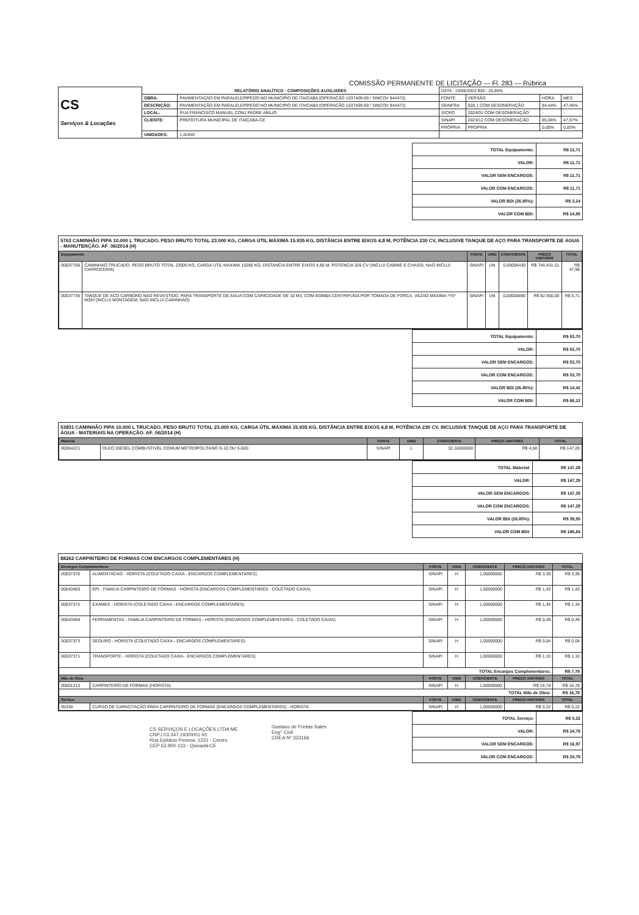COMISSÃO PERMANENTE DE LICITAÇÃO — Fl. 283 — Rúbrica
| CS Serviços & Locações | RELATÓRIO ANALÍTICO - COMPOSIÇÕES AUXILIARES | | DATA : 19/06/2024 BDI : 26,85% | | | |
| | OBRA: | PAVIMENTAÇÃO EM PARALELEPÍPEDO NO MUNICIPIO DE ITAICABA (OPERACÃO 1037409-69 / SINCOV 844472) | FONTE | VERSÃO | HORA | MES |
| | DESCRIÇÃO: | PAVIMENTAÇÃO EM PARALELEPÍPEDO NO MUNICIPIO DE ITAICABA (OPERACÃO 1037409-69 / SINCOV 844472) | SEINFRA | 028.1 COM DESONERAÇÃO | 84,44% | 47,46% |
| | LOCAL: | RUA FRANCISCO MANUEL CONJ PADRE ABILIO | SICRO | 2024/01 COM DESONERAÇÃO | - | - |
| | CLIENTE: | PREFEITURA MUNICIPAL DE ITAIÇABA-CE | SINAPI | 2023/12 COM DESONERAÇÃO | 85,06% | 47,67% |
| | | | PRÓPRIA | PROPRIA | 0,00% | 0,00% |
| | UNIDADES: | 1,0UND | | | | |
| TOTAL Equipamento: | R$ 11,71 |
| VALOR: | R$ 11,71 |
| VALOR SEM ENCARGOS: | R$ 11,71 |
| VALOR COM ENCARGOS: | R$ 11,71 |
| VALOR BDI (26.85%): | R$ 3,14 |
| VALOR COM BDI: | R$ 14,85 |
5763 CAMINHÃO PIPA 10.000 L TRUCADO, PESO BRUTO TOTAL 23.000 KG, CARGA ÚTIL MÁXIMA 15.935 KG, DISTÂNCIA ENTRE EIXOS 4,8 M, POTÊNCIA 230 CV, INCLUSIVE TANQUE DE AÇO PARA TRANSPORTE DE ÁGUA - MANUTENÇÃO. AF_06/2014 (H)
| Equipamento | | FONTE | UNID | COEFICIENTE | PREÇO UNITÁRIO | TOTAL |
| --- | --- | --- | --- | --- | --- | --- |
| 00037758 | CAMINHAO TRUCADO, PESO BRUTO TOTAL 23000 KG, CARGA UTIL MAXIMA 15285 KG, DISTANCIA ENTRE EIXOS 4,80 M, POTENCIA 326 CV (INCLUI CABINE E CHASSI, NAO INCLUI CARROCERIA) | SINAPI | UN | 0,00006430 | R$ 746.431,51 | R$ 47,99 |
| 00037736 | TANQUE DE ACO CARBONO NAO REVESTIDO, PARA TRANSPORTE DE AGUA COM CAPACIDADE DE 10 M3, COM BOMBA CENTRIFUGA POR TOMADA DE FORCA, VAZAO MAXIMA *75* M3/H (INCLUI MONTAGEM, NAO INCLUI CAMINHAO) | SINAPI | UN | 0,00006890 | R$ 82.950,00 | R$ 5,71 |
| TOTAL Equipamento: | R$ 53,70 |
| VALOR: | R$ 53,70 |
| VALOR SEM ENCARGOS: | R$ 53,70 |
| VALOR COM ENCARGOS: | R$ 53,70 |
| VALOR BDI (26.85%): | R$ 14,42 |
| VALOR COM BDI: | R$ 68,12 |
53831 CAMINHÃO PIPA 10.000 L TRUCADO, PESO BRUTO TOTAL 23.000 KG, CARGA ÚTIL MÁXIMA 15.935 KG, DISTÂNCIA ENTRE EIXOS 4,8 M, POTÊNCIA 230 CV, INCLUSIVE TANQUE DE AÇO PARA TRANSPORTE DE ÁGUA - MATERIAIS NA OPERAÇÃO. AF_06/2014 (H)
| Material | | FONTE | UNID | COEFICIENTE | PREÇO UNITÁRIO | TOTAL |
| --- | --- | --- | --- | --- | --- | --- |
| 00004221 | OLEO DIESEL COMBUSTIVEL COMUM METROPOLITANO S-10 OU S-500 | SINAPI | L | 32,16000000 | R$ 4,58 | R$ 147,29 |
| TOTAL Material: | R$ 147,29 |
| VALOR: | R$ 147,29 |
| VALOR SEM ENCARGOS: | R$ 147,29 |
| VALOR COM ENCARGOS: | R$ 147,29 |
| VALOR BDI (26.85%): | R$ 39,55 |
| VALOR COM BDI: | R$ 186,84 |
88262 CARPINTEIRO DE FORMAS COM ENCARGOS COMPLEMENTARES (H)
| Encargos Complementares | | FONTE | UNID | COEFICIENTE | PREÇO UNITÁRIO | TOTAL |
| --- | --- | --- | --- | --- | --- | --- |
| 00037370 | ALIMENTACAO - HORISTA (COLETADO CAIXA - ENCARGOS COMPLEMENTARES) | SINAPI | H | 1,00000000 | R$ 3,39 | R$ 3,39 |
| 00043483 | EPI - FAMILIA CARPINTEIRO DE FORMAS - HORISTA (ENCARGOS COMPLEMENTARES - COLETADO CAIXA) | SINAPI | H | 1,00000000 | R$ 1,43 | R$ 1,43 |
| 00037372 | EXAMES - HORISTA (COLETADO CAIXA - ENCARGOS COMPLEMENTARES) | SINAPI | H | 1,00000000 | R$ 1,34 | R$ 1,34 |
| 00043459 | FERRAMENTAS - FAMILIA CARPINTEIRO DE FORMAS - HORISTA (ENCARGOS COMPLEMENTARES - COLETADO CAIXA) | SINAPI | H | 1,00000000 | R$ 0,49 | R$ 0,49 |
| 00037373 | SEGURO - HORISTA (COLETADO CAIXA - ENCARGOS COMPLEMENTARES) | SINAPI | H | 1,00000000 | R$ 0,04 | R$ 0,04 |
| 00037371 | TRANSPORTE - HORISTA (COLETADO CAIXA - ENCARGOS COMPLEMENTARES) | SINAPI | H | 1,00000000 | R$ 1,10 | R$ 1,10 |
| TOTAL Encargos Complementares: | | | | | | R$ 7,79 |
| Mão de Obra | | FONTE | UNID | COEFICIENTE | PREÇO UNITÁRIO | TOTAL |
| 00001213 | CARPINTEIRO DE FORMAS (HORISTA) | SINAPI | H | 1,00000000 | R$ 16,78 | R$ 16,78 |
| TOTAL Mão de Obra: | | | | | | R$ 16,78 |
| Serviço | | FONTE | UNID | COEFICIENTE | PREÇO UNITÁRIO | TOTAL |
| 95330 | CURSO DE CAPACITAÇÃO PARA CARPINTEIRO DE FORMAS (ENCARGOS COMPLEMENTARES) - HORISTA | SINAPI | H | 1,00000000 | R$ 0,22 | R$ 0,22 |
| TOTAL Serviço: | R$ 0,22 |
| VALOR: | R$ 24,79 |
| VALOR SEM ENCARGOS: | R$ 16,97 |
| VALOR COM ENCARGOS: | R$ 24,79 |
CS SERVIÇOS E LOCAÇÕES LTDA ME
CNPJ 03.347.193/0001-91
Rua Epitácio Pessoa, 1231 - Centro
CEP 63.900-133 - Quixadá-CE
Gustavo de Freitas Sales
Eng° Civil
CREA Nº 323166